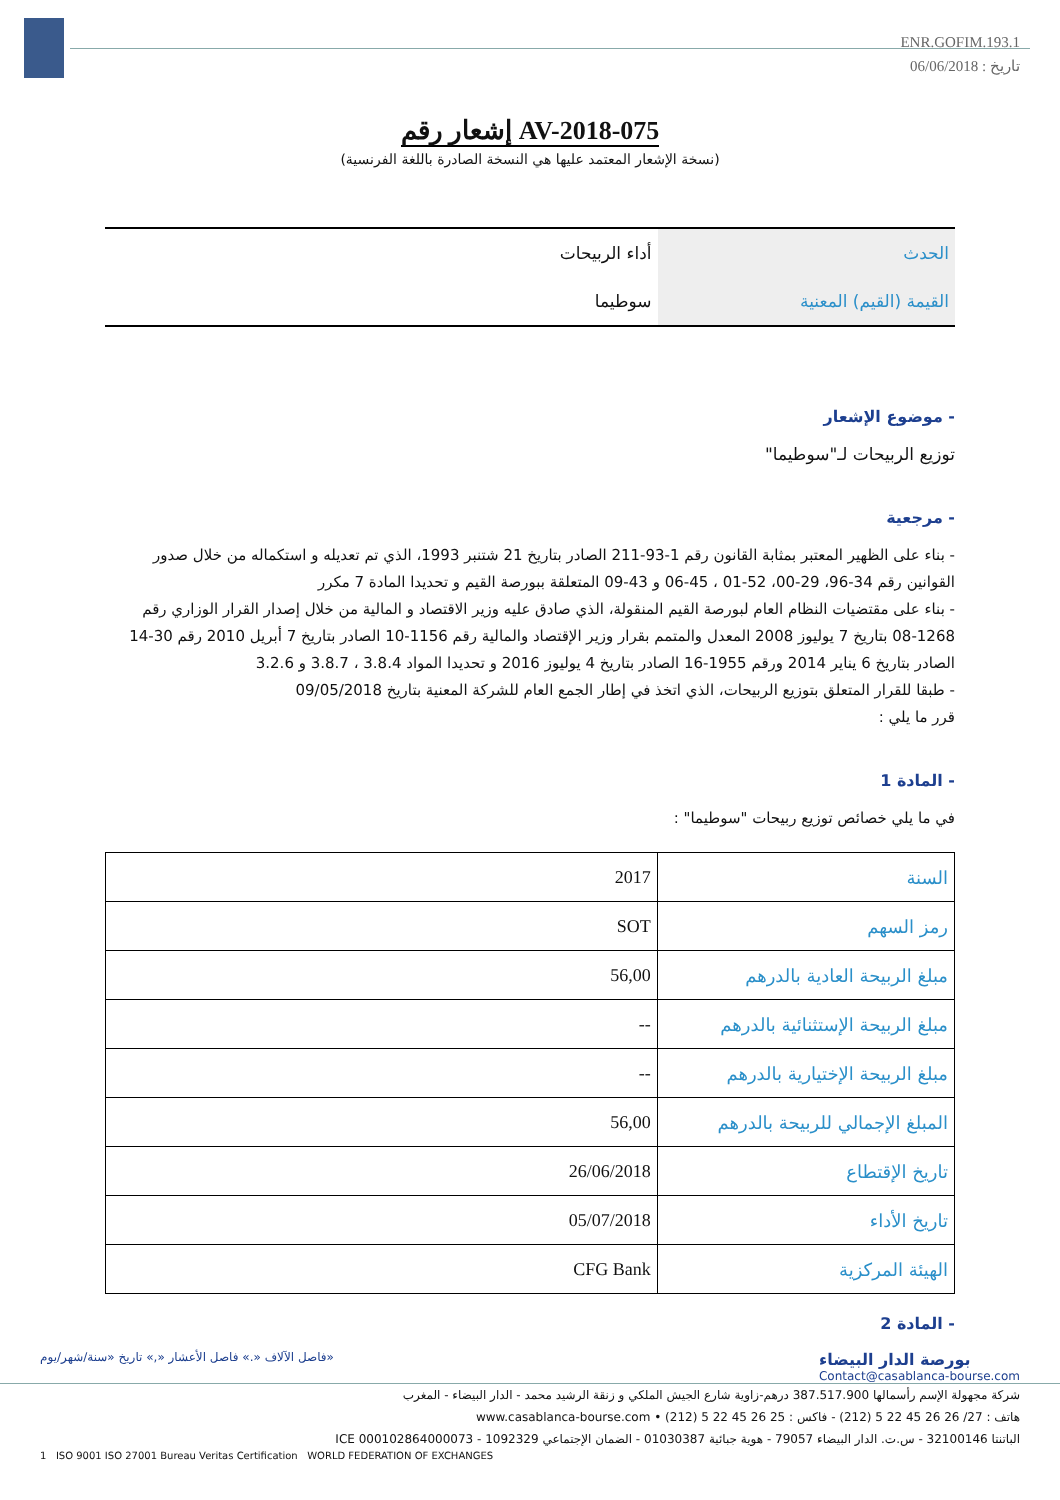ENR.GOFIM.193.1
تاريخ : 06/06/2018
إشعار رقم AV-2018-075
(نسخة الإشعار المعتمد عليها هي النسخة الصادرة باللغة الفرنسية)
| الحدث | أداء الربيحات |
| القيمة (القيم) المعنية | سوطيما |
- موضوع الإشعار
توزيع الربيحات لـ"سوطيما"
- مرجعية
- بناء على الظهير المعتبر بمثابة القانون رقم 1-93-211 الصادر بتاريخ 21 شتنبر 1993، الذي تم تعديله و استكماله من خلال صدور القوانين رقم 34-96، 29-00، 52-01 ، 45-06 و 43-09 المتعلقة ببورصة القيم و تحديدا المادة 7 مكرر
- بناء على مقتضيات النظام العام لبورصة القيم المنقولة، الذي صادق عليه وزير الاقتصاد و المالية من خلال إصدار القرار الوزاري رقم 1268-08 بتاريخ 7 يوليوز 2008 المعدل والمتمم بقرار وزير الإقتصاد والمالية رقم 1156-10 الصادر بتاريخ 7 أبريل 2010 رقم 30-14 الصادر بتاريخ 6 يناير 2014 ورقم 1955-16 الصادر بتاريخ 4 يوليوز 2016 و تحديدا المواد 3.8.4 ، 3.8.7 و 3.2.6
- طبقا للقرار المتعلق بتوزيع الربيحات، الذي اتخذ في إطار الجمع العام للشركة المعنية بتاريخ 09/05/2018
قرر ما يلي :
- المادة 1
في ما يلي خصائص توزيع ربيحات "سوطيما" :
| السنة | 2017 |
| رمز السهم | SOT |
| مبلغ الربيحة العادية بالدرهم | 56,00 |
| مبلغ الربيحة الإستثنائية بالدرهم | -- |
| مبلغ الربيحة الإختيارية بالدرهم | -- |
| المبلغ الإجمالي للربيحة بالدرهم | 56,00 |
| تاريخ الإقتطاع | 26/06/2018 |
| تاريخ الأداء | 05/07/2018 |
| الهيئة المركزية | CFG Bank |
- المادة 2
فاصل الآلاف «.» فاصل الأعشار «,» تاريخ «سنة/شهر/يوم»
بورصة الدار البيضاء
Contact@casablanca-bourse.com
شركة مجهولة الإسم رأسمالها 387.517.900 درهم-زاوية شارع الجيش الملكي و زنقة الرشيد محمد - الدار البيضاء - المغرب
هاتف : 27/ 26 26 45 22 5 (212) - فاكس : 25 26 45 22 5 (212) • www.casablanca-bourse.com
الباتنتا 32100146 - س.ت. الدار البيضاء 79057 - هوية جبائية 01030387 - الضمان الإجتماعي 1092329 - ICE 000102864000073
1 ISO 9001 ISO 27001 Bureau Veritas Certification WORLD FEDERATION OF EXCHANGES